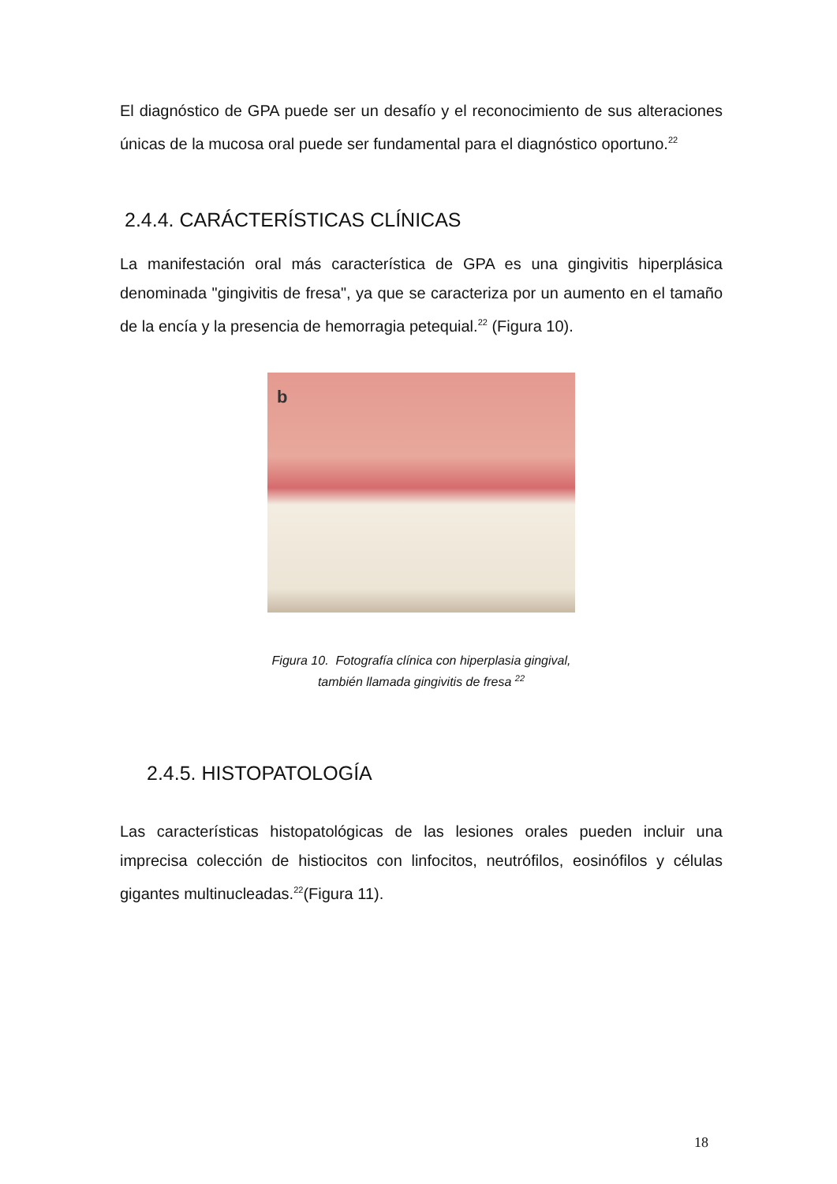El diagnóstico de GPA puede ser un desafío y el reconocimiento de sus alteraciones únicas de la mucosa oral puede ser fundamental para el diagnóstico oportuno.<sup>22</sup>
2.4.4. CARÁCTERÍSTICAS CLÍNICAS
La manifestación oral más característica de GPA es una gingivitis hiperplásica denominada "gingivitis de fresa", ya que se caracteriza por un aumento en el tamaño de la encía y la presencia de hemorragia petequial.<sup>22</sup> (Figura 10).
b
Figura 10. Fotografía clínica con hiperplasia gingival,
también llamada gingivitis de fresa <sup>22</sup>
2.4.5. HISTOPATOLOGÍA
Las características histopatológicas de las lesiones orales pueden incluir una imprecisa colección de histiocitos con linfocitos, neutrófilos, eosinófilos y células gigantes multinucleadas.<sup>22</sup>(Figura 11).
18